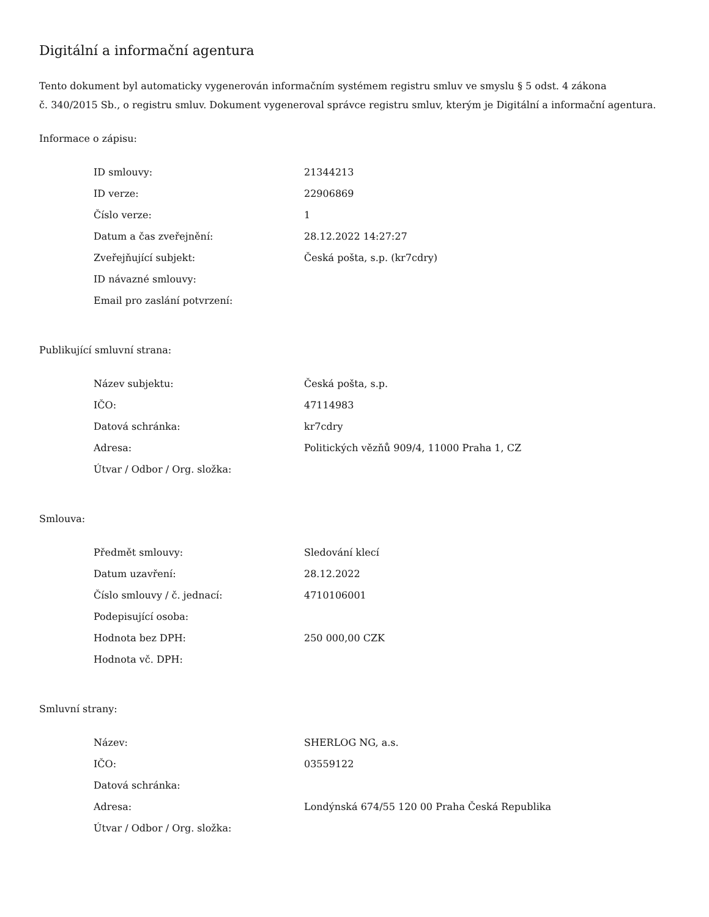Digitální a informační agentura
Tento dokument byl automaticky vygenerován informačním systémem registru smluv ve smyslu § 5 odst. 4 zákona
č. 340/2015 Sb., o registru smluv. Dokument vygeneroval správce registru smluv, kterým je Digitální a informační agentura.
Informace o zápisu:
| ID smlouvy: | 21344213 |
| ID verze: | 22906869 |
| Číslo verze: | 1 |
| Datum a čas zveřejnění: | 28.12.2022 14:27:27 |
| Zveřejňující subjekt: | Česká pošta, s.p. (kr7cdry) |
| ID návazné smlouvy: | |
| Email pro zaslání potvrzení: | |
Publikující smluvní strana:
| Název subjektu: | Česká pošta, s.p. |
| IČO: | 47114983 |
| Datová schránka: | kr7cdry |
| Adresa: | Politických vězňů 909/4, 11000 Praha 1, CZ |
| Útvar / Odbor / Org. složka: | |
Smlouva:
| Předmět smlouvy: | Sledování klecí |
| Datum uzavření: | 28.12.2022 |
| Číslo smlouvy / č. jednací: | 4710106001 |
| Podepisující osoba: | |
| Hodnota bez DPH: | 250 000,00 CZK |
| Hodnota vč. DPH: | |
Smluvní strany:
| Název: | SHERLOG NG, a.s. |
| IČO: | 03559122 |
| Datová schránka: | |
| Adresa: | Londýnská 674/55 120 00 Praha Česká Republika |
| Útvar / Odbor / Org. složka: | |